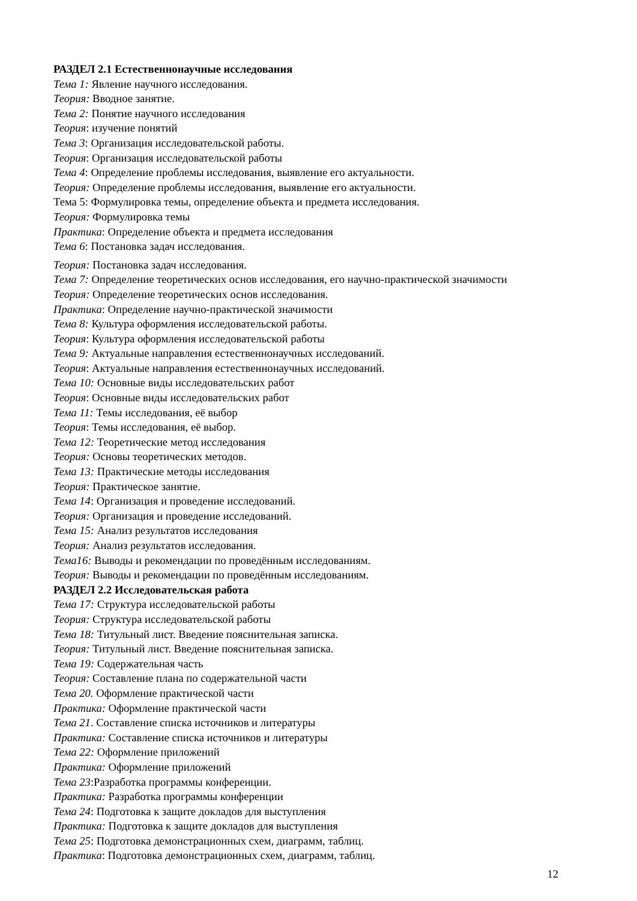РАЗДЕЛ 2.1 Естественнонаучные исследования
Тема 1: Явление научного исследования.
Теория: Вводное занятие.
Тема 2: Понятие научного исследования
Теория: изучение понятий
Тема 3: Организация исследовательской работы.
Теория: Организация исследовательской работы
Тема 4: Определение проблемы исследования, выявление его актуальности.
Теория: Определение проблемы исследования, выявление его актуальности.
Тема 5: Формулировка темы, определение объекта и предмета исследования.
Теория: Формулировка темы
Практика: Определение объекта и предмета исследования
Тема 6: Постановка задач исследования.
Теория: Постановка задач исследования.
Тема 7: Определение теоретических основ исследования, его научно-практической значимости
Теория: Определение теоретических основ исследования.
Практика: Определение научно-практической значимости
Тема 8: Культура оформления исследовательской работы.
Теория: Культура оформления исследовательской работы
Тема 9: Актуальные направления естественнонаучных исследований.
Теория: Актуальные направления естественнонаучных исследований.
Тема 10: Основные виды исследовательских работ
Теория: Основные виды исследовательских работ
Тема 11: Темы исследования, её выбор
Теория: Темы исследования, её выбор.
Тема 12: Теоретические метод исследования
Теория: Основы теоретических методов.
Тема 13: Практические методы исследования
Теория: Практическое занятие.
Тема 14: Организация и проведение исследований.
Теория: Организация и проведение исследований.
Тема 15: Анализ результатов исследования
Теория: Анализ результатов исследования.
Тема16: Выводы и рекомендации по проведённым исследованиям.
Теория: Выводы и рекомендации по проведённым исследованиям.
РАЗДЕЛ 2.2 Исследовательская работа
Тема 17: Структура исследовательской работы
Теория: Структура исследовательской работы
Тема 18: Титульный лист. Введение пояснительная записка.
Теория: Титульный лист. Введение пояснительная записка.
Тема 19: Содержательная часть
Теория: Составление плана по содержательной части
Тема 20. Оформление практической части
Практика: Оформление практической части
Тема 21. Составление списка источников и литературы
Практика: Составление списка источников и литературы
Тема 22: Оформление приложений
Практика: Оформление приложений
Тема 23:Разработка программы конференции.
Практика: Разработка программы конференции
Тема 24: Подготовка к защите докладов для выступления
Практика: Подготовка к защите докладов для выступления
Тема 25: Подготовка демонстрационных схем, диаграмм, таблиц.
Практика: Подготовка демонстрационных схем, диаграмм, таблиц.
12